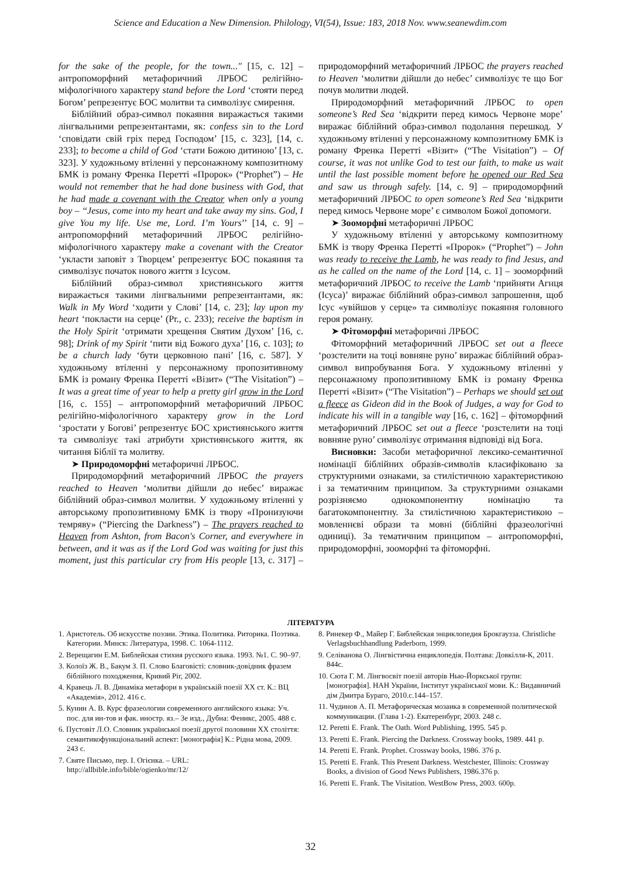Science and Education a New Dimension. Philology, VI(54), Issue: 183, 2018 Nov. www.seanewdim.com
for the sake of the people, for the town..." [15, c. 12] – антропоморфний метафоричний ЛРБОС релігійно-міфологічного характеру stand before the Lord ‘стояти перед Богом’ репрезентує БОС молитви та символізує смирення.
Біблійний образ-символ покаяння виражається такими лінгвальними репрезентантами, як: confess sin to the Lord ‘сповідати свій гріх перед Господом’ [15, c. 323], [14, c. 233]; to become a child of God ‘стати Божою дитиною’ [13, c. 323]. У художньому втіленні у персонажному композитному БМК із роману Френка Перетті «Пророк» (“Prophet”) – He would not remember that he had done business with God, that he had made a covenant with the Creator when only a young boy – ‘‘Jesus, come into my heart and take away my sins. God, I give You my life. Use me, Lord. I’m Yours’’ [14, c. 9] – антропоморфний метафоричний ЛРБОС релігійно-міфологічного характеру make a covenant with the Creator ‘укласти заповіт з Творцем’ репрезентує БОС покаяння та символізує початок нового життя з Ісусом.
Біблійний образ-символ християнського життя виражається такими лінгвальними репрезентантами, як: Walk in My Word ‘ходити у Слові’ [14, c. 23]; lay upon my heart ‘покласти на серце’ (Pr., c. 233); receive the baptism in the Holy Spirit ‘отримати хрещення Святим Духом’ [16, c. 98]; Drink of my Spirit ‘пити від Божого духа’ [16, c. 103]; to be a church lady ‘бути церковною пані’ [16, c. 587]. У художньому втіленні у персонажному пропозитивному БМК із роману Френка Перетті «Візит» (“The Visitation”) – It was a great time of year to help a pretty girl grow in the Lord [16, c. 155] – антропоморфний метафоричний ЛРБОС релігійно-міфологічного характеру grow in the Lord ‘зростати у Богові’ репрезентує БОС християнського життя та символізує такі атрибути християнського життя, як читання Біблії та молитву.
➤ Природоморфні метафоричні ЛРБОС.
Природоморфний метафоричний ЛРБОС the prayers reached to Heaven ‘молитви дійшли до небес’ виражає біблійний образ-символ молитви. У художньому втіленні у авторському пропозитивному БМК із твору «Пронизуючи темряву» (“Piercing the Darkness”) – The prayers reached to Heaven from Ashton, from Bacon's Corner, and everywhere in between, and it was as if the Lord God was waiting for just this moment, just this particular cry from His people [13, c. 317] – природоморфний метафоричний ЛРБОС the prayers reached to Heaven ‘молитви дійшли до небес’ символізує те що Бог почув молитви людей.
Природоморфний метафоричний ЛРБОС to open someone’s Red Sea ‘відкрити перед кимось Червоне море’ виражає біблійний образ-символ подолання перешкод. У художньому втіленні у персонажному композитному БМК із роману Френка Перетті «Візит» (“The Visitation”) – Of course, it was not unlike God to test our faith, to make us wait until the last possible moment before he opened our Red Sea and saw us through safely. [14, c. 9] – природоморфний метафоричний ЛРБОС to open someone’s Red Sea ‘відкрити перед кимось Червоне море’ є символом Божої допомоги.
➤ Зооморфні метафоричні ЛРБОС
У художньому втіленні у авторському композитному БМК із твору Френка Перетті «Пророк» (“Prophet”) – John was ready to receive the Lamb, he was ready to find Jesus, and as he called on the name of the Lord [14, c. 1] – зооморфний метафоричний ЛРБОС to receive the Lamb ‘прийняти Агнця (Ісуса)’ виражає біблійний образ-символ запрошення, щоб Ісус «увійшов у серце» та символізує покаяння головного героя роману.
➤ Фітоморфні метафоричні ЛРБОС
Фітоморфний метафоричний ЛРБОС set out a fleece ‘розстелити на тоці вовняне руно’ виражає біблійний образ-символ випробування Бога. У художньому втіленні у персонажному пропозитивному БМК із роману Френка Перетті «Візит» (“The Visitation”) – Perhaps we should set out a fleece as Gideon did in the Book of Judges, a way for God to indicate his will in a tangible way [16, c. 162] – фітоморфний метафоричний ЛРБОС set out a fleece ‘розстелити на тоці вовняне руно’ символізує отримання відповіді від Бога.
Висновки: Засоби метафоричної лексико-семантичної номінації біблійних образів-символів класифіковано за структурними ознаками, за стилістичною характеристикою і за тематичним принципом. За структурними ознаками розрізняємо однокомпонентну номінацію та багатокомпонентну. За стилістичною характеристикою – мовленнєві образи та мовні (біблійні фразеологічні одиниці). За тематичним принципом – антропоморфні, природоморфні, зооморфні та фітоморфні.
ЛІТЕРАТУРА
1. Аристотель. Об искусстве поэзии. Этика. Политика. Риторика. Поэтика. Категории. Минск: Литература, 1998. С. 1064-1112.
2. Верещагин Е.М. Библейская стихия русского языка. 1993. №1. С. 90–97.
3. Колоїз Ж. В., Бакум З. П. Слово Благовісті: словник-довідник фразем біблійного походження, Кривий Ріг, 2002.
4. Кравець Л. В. Динаміка метафори в українській поезії ХХ ст. К.: ВЦ «Академія», 2012. 416 с.
5. Кунин А. В. Курс фразеологии современного английского языка: Уч. пос. для ин-тов и фак. иностр. яз.– 3е изд., Дубна: Феникс, 2005. 488 с.
6. Пустовіт Л.О. Словник української поезії другої половини ХХ століття: семантикофункціональний аспект: [монографія] К.: Рідна мова, 2009. 243 с.
7. Святе Письмо, пер. І. Огієнка. – URL: http://allbible.info/bible/ogienko/mr/12/
8. Ринекер Ф., Майер Г. Библейская энциклопедия Брокгаузза. Christliche Verlagsbuchhandlung Paderborn, 1999.
9. Селіванова О. Лінгвістична енциклопедія. Полтава: Довкілля-К, 2011. 844с.
10. Сюта Г. М. Лінгвосвіт поезії авторів Нью-Йоркської групи: [монографія]. НАН України, Інститут української мови. К.: Видавничий дім Дмитра Бураго, 2010.с.144–157.
11. Чудинов А. П. Метафорическая мозаика в современной политической коммуникации. (Глава 1-2). Екатеренбург, 2003. 248 с.
12. Peretti E. Frank. The Oath. Word Publishing, 1995. 545 p.
13. Peretti E. Frank. Piercing the Darkness. Crossway books, 1989. 441 p.
14. Peretti E. Frank. Prophet. Crossway books, 1986. 376 p.
15. Peretti E. Frank. This Present Darkness. Westchester, Illinois: Crossway Books, a division of Good News Publishers, 1986.376 p.
16. Peretti E. Frank. The Visitation. WestBow Press, 2003. 600p.
32